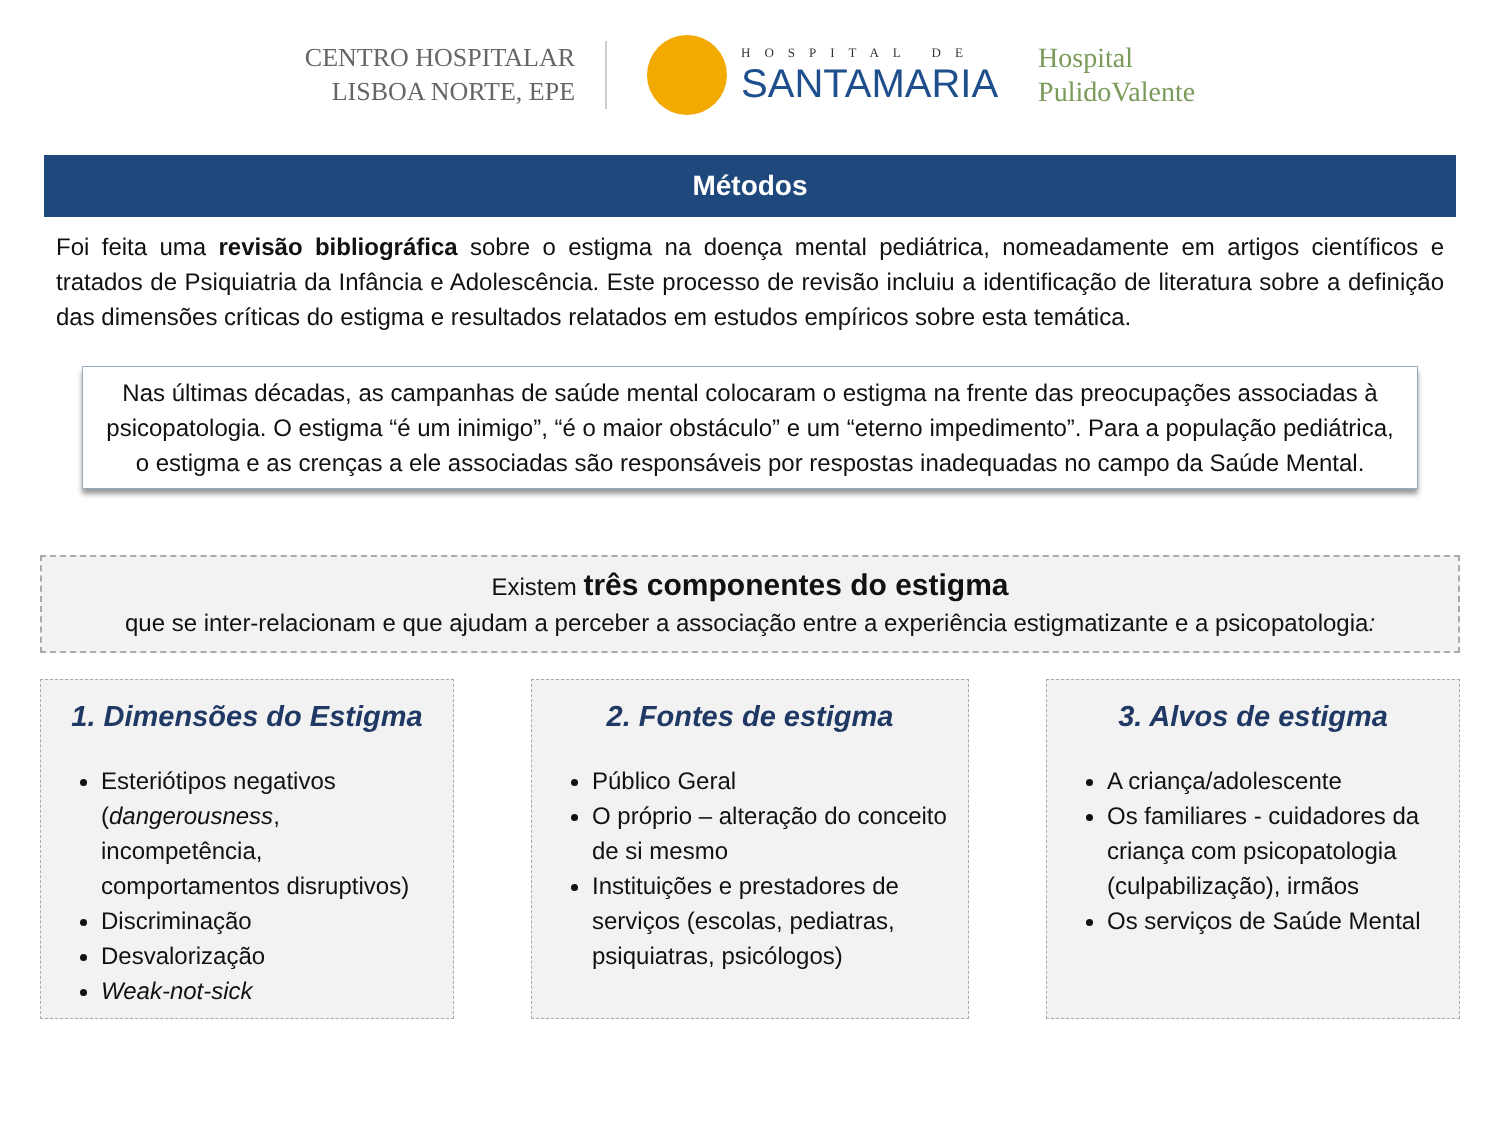CENTRO HOSPITALAR
LISBOA NORTE, EPE
HOSPITAL DE
SANTAMARIA
Hospital
PulidoValente
Métodos
Foi feita uma revisão bibliográfica sobre o estigma na doença mental pediátrica, nomeadamente em artigos científicos e tratados de Psiquiatria da Infância e Adolescência. Este processo de revisão incluiu a identificação de literatura sobre a definição das dimensões críticas do estigma e resultados relatados em estudos empíricos sobre esta temática.
Nas últimas décadas, as campanhas de saúde mental colocaram o estigma na frente das preocupações associadas à psicopatologia. O estigma “é um inimigo”, “é o maior obstáculo” e um “eterno impedimento”. Para a população pediátrica, o estigma e as crenças a ele associadas são responsáveis por respostas inadequadas no campo da Saúde Mental.
Existem três componentes do estigma
que se inter-relacionam e que ajudam a perceber a associação entre a experiência estigmatizante e a psicopatologia:
1. Dimensões do Estigma
Esteriótipos negativos (dangerousness, incompetência, comportamentos disruptivos)
Discriminação
Desvalorização
Weak-not-sick
2. Fontes de estigma
Público Geral
O próprio – alteração do conceito de si mesmo
Instituições e prestadores de serviços (escolas, pediatras, psiquiatras, psicólogos)
3. Alvos de estigma
A criança/adolescente
Os familiares - cuidadores da criança com psicopatologia (culpabilização), irmãos
Os serviços de Saúde Mental